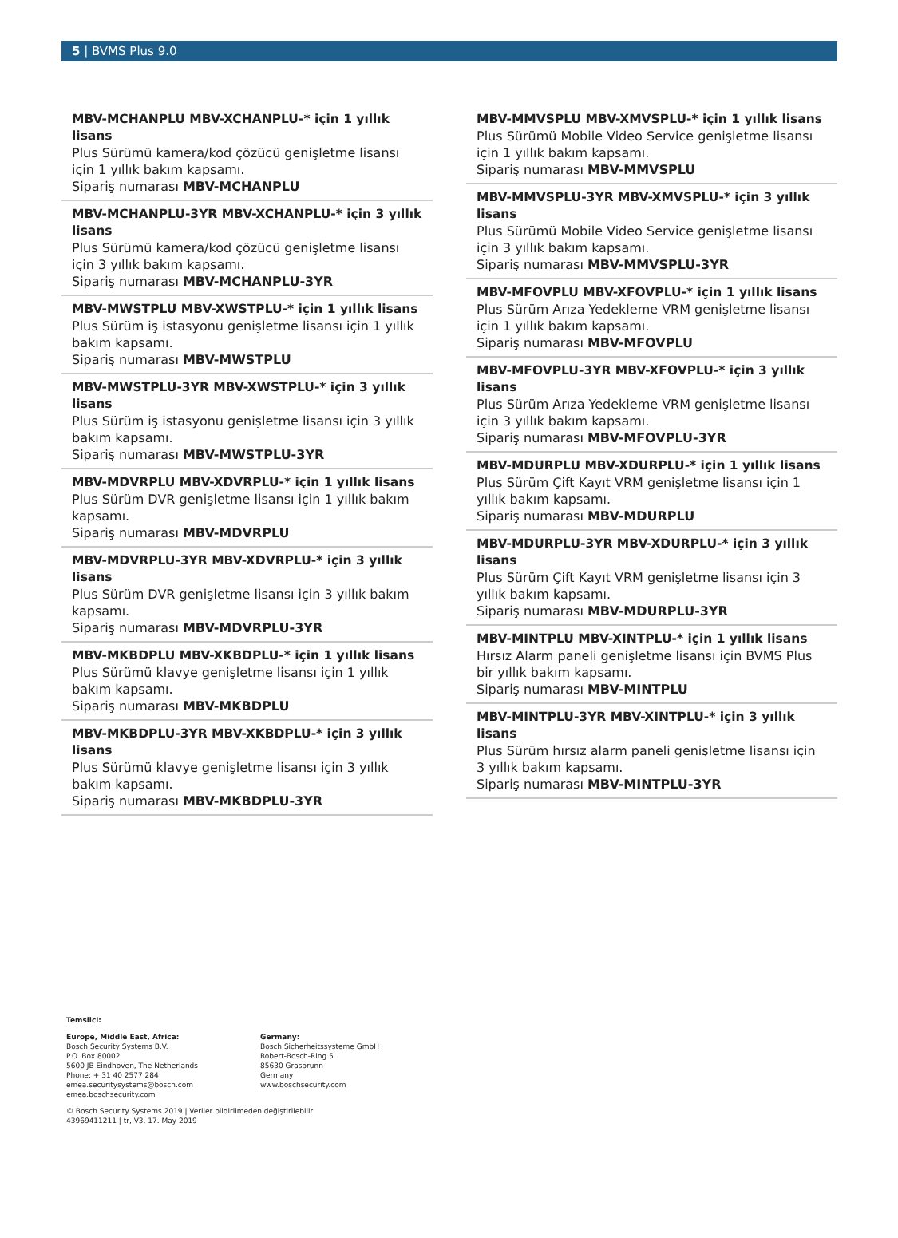5 | BVMS Plus 9.0
MBV-MCHANPLU MBV-XCHANPLU-* için 1 yıllık lisans
Plus Sürümü kamera/kod çözücü genişletme lisansı için 1 yıllık bakım kapsamı.
Sipariş numarası MBV-MCHANPLU
MBV-MCHANPLU-3YR MBV-XCHANPLU-* için 3 yıllık lisans
Plus Sürümü kamera/kod çözücü genişletme lisansı için 3 yıllık bakım kapsamı.
Sipariş numarası MBV-MCHANPLU-3YR
MBV-MWSTPLU MBV-XWSTPLU-* için 1 yıllık lisans
Plus Sürüm iş istasyonu genişletme lisansı için 1 yıllık bakım kapsamı.
Sipariş numarası MBV-MWSTPLU
MBV-MWSTPLU-3YR MBV-XWSTPLU-* için 3 yıllık lisans
Plus Sürüm iş istasyonu genişletme lisansı için 3 yıllık bakım kapsamı.
Sipariş numarası MBV-MWSTPLU-3YR
MBV-MDVRPLU MBV-XDVRPLU-* için 1 yıllık lisans
Plus Sürüm DVR genişletme lisansı için 1 yıllık bakım kapsamı.
Sipariş numarası MBV-MDVRPLU
MBV-MDVRPLU-3YR MBV-XDVRPLU-* için 3 yıllık lisans
Plus Sürüm DVR genişletme lisansı için 3 yıllık bakım kapsamı.
Sipariş numarası MBV-MDVRPLU-3YR
MBV-MKBDPLU MBV-XKBDPLU-* için 1 yıllık lisans
Plus Sürümü klavye genişletme lisansı için 1 yıllık bakım kapsamı.
Sipariş numarası MBV-MKBDPLU
MBV-MKBDPLU-3YR MBV-XKBDPLU-* için 3 yıllık lisans
Plus Sürümü klavye genişletme lisansı için 3 yıllık bakım kapsamı.
Sipariş numarası MBV-MKBDPLU-3YR
MBV-MMVSPLU MBV-XMVSPLU-* için 1 yıllık lisans
Plus Sürümü Mobile Video Service genişletme lisansı için 1 yıllık bakım kapsamı.
Sipariş numarası MBV-MMVSPLU
MBV-MMVSPLU-3YR MBV-XMVSPLU-* için 3 yıllık lisans
Plus Sürümü Mobile Video Service genişletme lisansı için 3 yıllık bakım kapsamı.
Sipariş numarası MBV-MMVSPLU-3YR
MBV-MFOVPLU MBV-XFOVPLU-* için 1 yıllık lisans
Plus Sürüm Arıza Yedekleme VRM genişletme lisansı için 1 yıllık bakım kapsamı.
Sipariş numarası MBV-MFOVPLU
MBV-MFOVPLU-3YR MBV-XFOVPLU-* için 3 yıllık lisans
Plus Sürüm Arıza Yedekleme VRM genişletme lisansı için 3 yıllık bakım kapsamı.
Sipariş numarası MBV-MFOVPLU-3YR
MBV-MDURPLU MBV-XDURPLU-* için 1 yıllık lisans
Plus Sürüm Çift Kayıt VRM genişletme lisansı için 1 yıllık bakım kapsamı.
Sipariş numarası MBV-MDURPLU
MBV-MDURPLU-3YR MBV-XDURPLU-* için 3 yıllık lisans
Plus Sürüm Çift Kayıt VRM genişletme lisansı için 3 yıllık bakım kapsamı.
Sipariş numarası MBV-MDURPLU-3YR
MBV-MINTPLU MBV-XINTPLU-* için 1 yıllık lisans
Hırsız Alarm paneli genişletme lisansı için BVMS Plus bir yıllık bakım kapsamı.
Sipariş numarası MBV-MINTPLU
MBV-MINTPLU-3YR MBV-XINTPLU-* için 3 yıllık lisans
Plus Sürüm hırsız alarm paneli genişletme lisansı için 3 yıllık bakım kapsamı.
Sipariş numarası MBV-MINTPLU-3YR
Temsilci:
Europe, Middle East, Africa:
Bosch Security Systems B.V.
P.O. Box 80002
5600 JB Eindhoven, The Netherlands
Phone: + 31 40 2577 284
emea.securitysystems@bosch.com
emea.boschsecurity.com
Germany:
Bosch Sicherheitssysteme GmbH
Robert-Bosch-Ring 5
85630 Grasbrunn
Germany
www.boschsecurity.com
© Bosch Security Systems 2019 | Veriler bildirilmeden değiştirilebilir
43969411211 | tr, V3, 17. May 2019